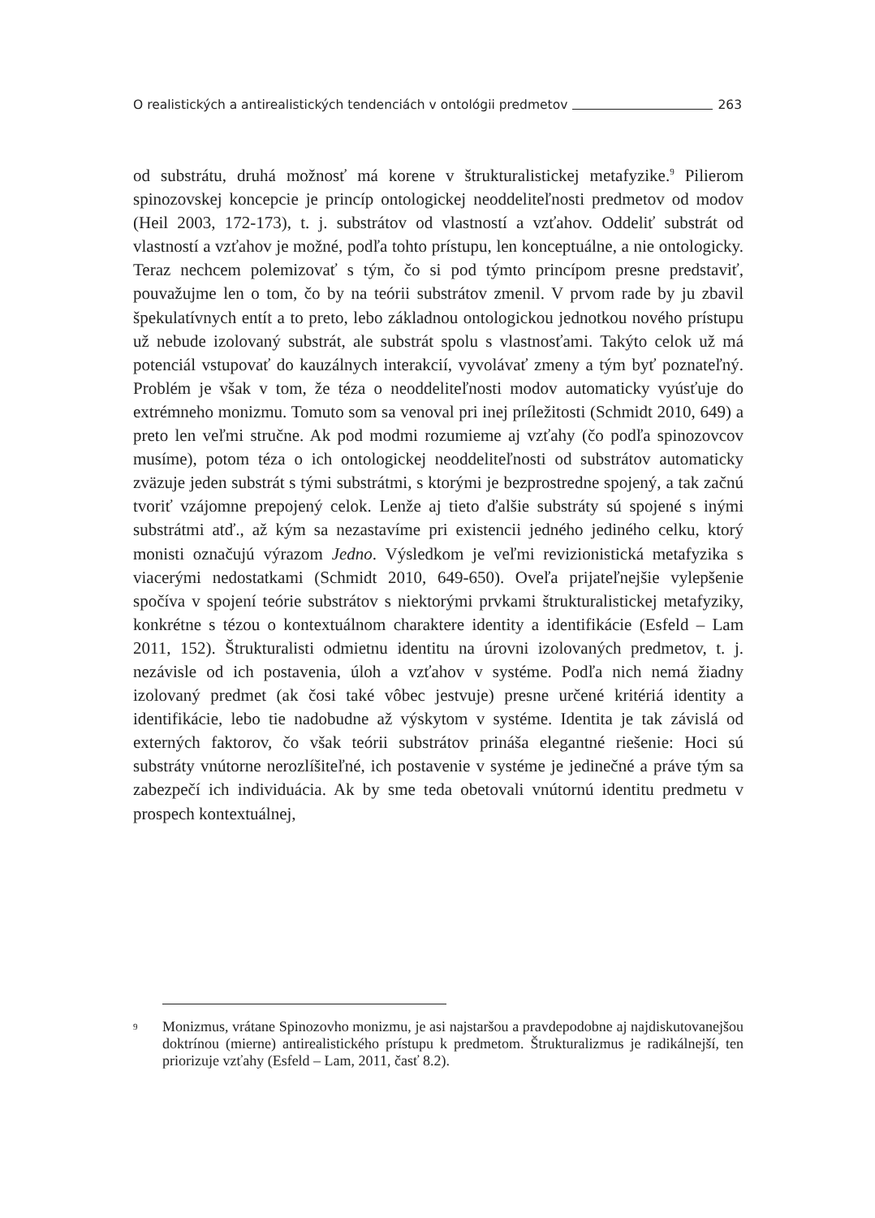O realistických a antirealistických tendenciách v ontológii predmetov 263
od substrátu, druhá možnosť má korene v štrukturalistickej metafyzike.<sup>9</sup> Pilierom spinozovskej koncepcie je princíp ontologickej neoddeliteľnosti predmetov od modov (Heil 2003, 172-173), t. j. substrátov od vlastností a vzťahov. Oddeliť substrát od vlastností a vzťahov je možné, podľa tohto prístupu, len konceptuálne, a nie ontologicky. Teraz nechcem polemizovať s tým, čo si pod týmto princípom presne predstaviť, pouvažujme len o tom, čo by na teórii substrátov zmenil. V prvom rade by ju zbavil špekulatívnych entít a to preto, lebo základnou ontologickou jednotkou nového prístupu už nebude izolovaný substrát, ale substrát spolu s vlastnosťami. Takýto celok už má potenciál vstupovať do kauzálnych interakcií, vyvolávať zmeny a tým byť poznateľný. Problém je však v tom, že téza o neoddeliteľnosti modov automaticky vyúsťuje do extrémneho monizmu. Tomuto som sa venoval pri inej príležitosti (Schmidt 2010, 649) a preto len veľmi stručne. Ak pod modmi rozumieme aj vzťahy (čo podľa spinozovcov musíme), potom téza o ich ontologickej neoddeliteľnosti od substrátov automaticky zväzuje jeden substrát s tými substrátmi, s ktorými je bezprostredne spojený, a tak začnú tvoriť vzájomne prepojený celok. Lenže aj tieto ďalšie substráty sú spojené s inými substrátmi atď., až kým sa nezastavíme pri existencii jedného jediného celku, ktorý monisti označujú výrazom Jedno. Výsledkom je veľmi revizionistická metafyzika s viacerými nedostatkami (Schmidt 2010, 649-650). Oveľa prijateľnejšie vylepšenie spočíva v spojení teórie substrátov s niektorými prvkami štrukturalistickej metafyziky, konkrétne s tézou o kontextuálnom charaktere identity a identifikácie (Esfeld – Lam 2011, 152). Štrukturalisti odmietnu identitu na úrovni izolovaných predmetov, t. j. nezávisle od ich postavenia, úloh a vzťahov v systéme. Podľa nich nemá žiadny izolovaný predmet (ak čosi také vôbec jestvuje) presne určené kritériá identity a identifikácie, lebo tie nadobudne až výskytom v systéme. Identita je tak závislá od externých faktorov, čo však teórii substrátov prináša elegantné riešenie: Hoci sú substráty vnútorne nerozlíšiteľné, ich postavenie v systéme je jedinečné a práve tým sa zabezpečí ich individuácia. Ak by sme teda obetovali vnútornú identitu predmetu v prospech kontextuálnej,
9 Monizmus, vrátane Spinozovho monizmu, je asi najstaršou a pravdepodobne aj najdiskutovanejšou doktrínou (mierne) antirealistického prístupu k predmetom. Štrukturalizmus je radikálnejší, ten priorizuje vzťahy (Esfeld – Lam, 2011, časť 8.2).